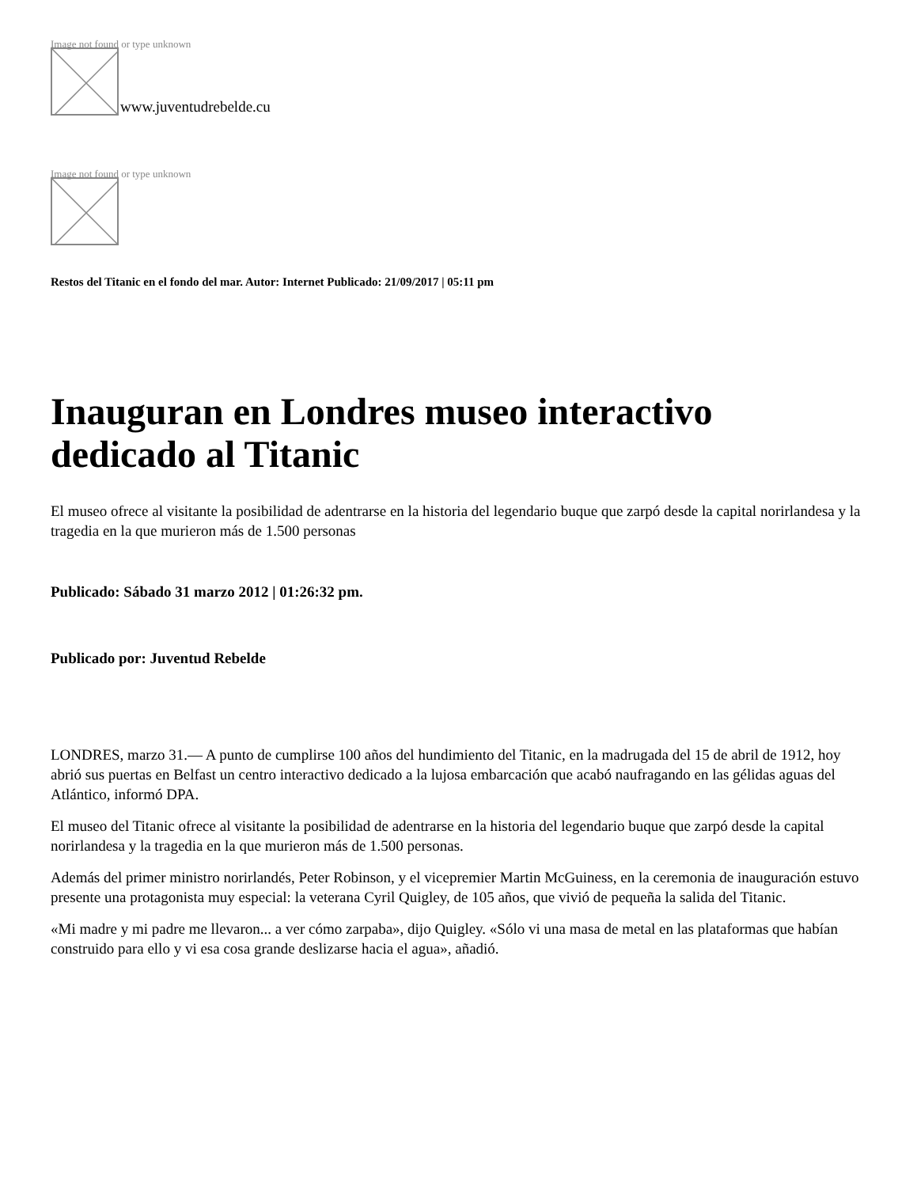Image not found or type unknown
www.juventudrebelde.cu
Image not found or type unknown
Restos del Titanic en el fondo del mar. Autor: Internet Publicado: 21/09/2017 | 05:11 pm
Inauguran en Londres museo interactivo dedicado al Titanic
El museo ofrece al visitante la posibilidad de adentrarse en la historia del legendario buque que zarpó desde la capital norirlandesa y la tragedia en la que murieron más de 1.500 personas
Publicado: Sábado 31 marzo 2012 | 01:26:32 pm.
Publicado por: Juventud Rebelde
LONDRES, marzo 31.— A punto de cumplirse 100 años del hundimiento del Titanic, en la madrugada del 15 de abril de 1912, hoy abrió sus puertas en Belfast un centro interactivo dedicado a la lujosa embarcación que acabó naufragando en las gélidas aguas del Atlántico, informó DPA.
El museo del Titanic ofrece al visitante la posibilidad de adentrarse en la historia del legendario buque que zarpó desde la capital norirlandesa y la tragedia en la que murieron más de 1.500 personas.
Además del primer ministro norirlandés, Peter Robinson, y el vicepremier Martin McGuiness, en la ceremonia de inauguración estuvo presente una protagonista muy especial: la veterana Cyril Quigley, de 105 años, que vivió de pequeña la salida del Titanic.
«Mi madre y mi padre me llevaron... a ver cómo zarpaba», dijo Quigley. «Sólo vi una masa de metal en las plataformas que habían construido para ello y vi esa cosa grande deslizarse hacia el agua», añadió.